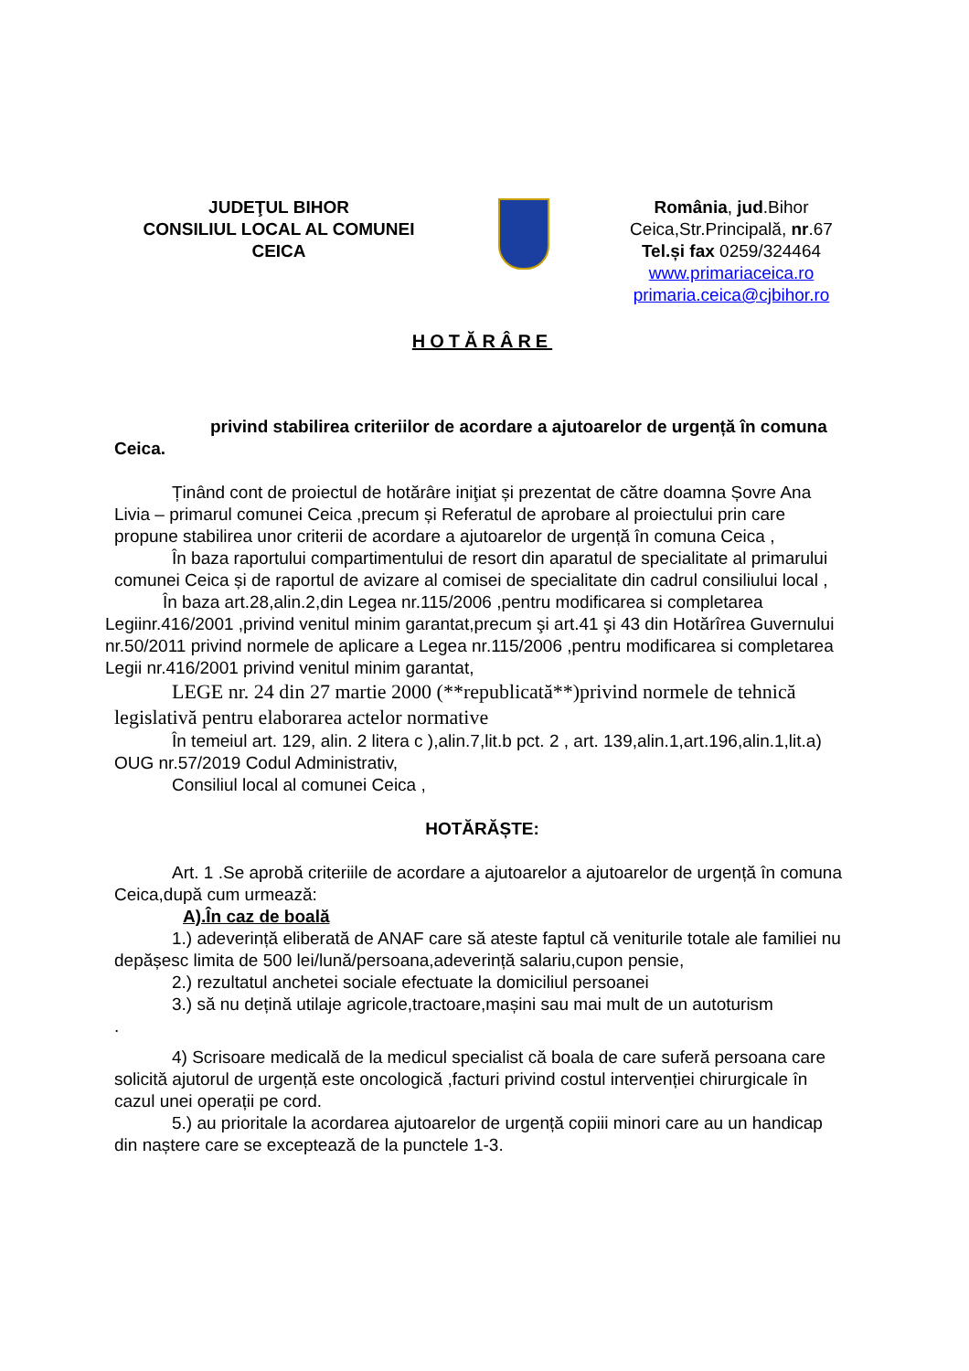JUDEŢUL BIHOR
CONSILIUL LOCAL AL COMUNEI
CEICA
România, jud.Bihor
Ceica,Str.Principală, nr.67
Tel.și fax 0259/324464
www.primariaceica.ro
primaria.ceica@cjbihor.ro
HOTĂRÂRE
privind stabilirea criteriilor de acordare a ajutoarelor de urgență în comuna Ceica.
Ținând cont de proiectul de hotărâre iniţiat și prezentat de către doamna Șovre Ana Livia – primarul comunei Ceica ,precum și Referatul de aprobare al proiectului prin care propune stabilirea unor criterii de acordare a ajutoarelor de urgență în comuna Ceica ,
În baza raportului compartimentului de resort din aparatul de specialitate al primarului comunei Ceica și de raportul de avizare al comisei de specialitate din cadrul consiliului local ,
În baza art.28,alin.2,din Legea nr.115/2006 ,pentru modificarea si completarea Legiinr.416/2001 ,privind venitul minim garantat,precum şi art.41 şi 43 din Hotărîrea Guvernului nr.50/2011 privind normele de aplicare a Legea nr.115/2006 ,pentru modificarea si completarea Legii nr.416/2001 privind venitul minim garantat,
LEGE nr. 24 din 27 martie 2000 (**republicată**)privind normele de tehnică legislativă pentru elaborarea actelor normative
În temeiul art. 129, alin. 2 litera c ),alin.7,lit.b pct. 2 , art. 139,alin.1,art.196,alin.1,lit.a) OUG nr.57/2019 Codul Administrativ,
Consiliul local al comunei Ceica ,
HOTĂRĂȘTE:
Art. 1 .Se aprobă criteriile de acordare a ajutoarelor a ajutoarelor de urgență în comuna Ceica,după cum urmează:
A).În caz de boală
1.) adeverință eliberată de ANAF care să ateste faptul că veniturile totale ale familiei nu depășesc limita de 500 lei/lună/persoana,adeverință salariu,cupon pensie,
2.) rezultatul anchetei sociale efectuate la domiciliul persoanei
3.) să nu dețină utilaje agricole,tractoare,mașini sau mai mult de un autoturism
.
4) Scrisoare medicală de la medicul specialist că boala de care suferă persoana care solicită ajutorul de urgență este oncologică ,facturi privind costul intervenției chirurgicale în cazul unei operații pe cord.
5.) au prioritale la acordarea ajutoarelor de urgență copiii minori care au un handicap din naștere care se exceptează de la punctele 1-3.